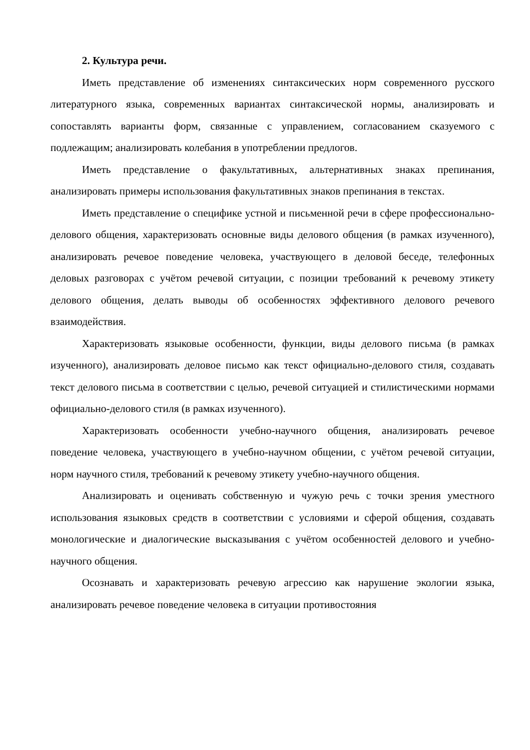2. Культура речи.
Иметь представление об изменениях синтаксических норм современного русского литературного языка, современных вариантах синтаксической нормы, анализировать и сопоставлять варианты форм, связанные с управлением, согласованием сказуемого с подлежащим; анализировать колебания в употреблении предлогов.
Иметь представление о факультативных, альтернативных знаках препинания, анализировать примеры использования факультативных знаков препинания в текстах.
Иметь представление о специфике устной и письменной речи в сфере профессионально-делового общения, характеризовать основные виды делового общения (в рамках изученного), анализировать речевое поведение человека, участвующего в деловой беседе, телефонных деловых разговорах с учётом речевой ситуации, с позиции требований к речевому этикету делового общения, делать выводы об особенностях эффективного делового речевого взаимодействия.
Характеризовать языковые особенности, функции, виды делового письма (в рамках изученного), анализировать деловое письмо как текст официально-делового стиля, создавать текст делового письма в соответствии с целью, речевой ситуацией и стилистическими нормами официально-делового стиля (в рамках изученного).
Характеризовать особенности учебно-научного общения, анализировать речевое поведение человека, участвующего в учебно-научном общении, с учётом речевой ситуации, норм научного стиля, требований к речевому этикету учебно-научного общения.
Анализировать и оценивать собственную и чужую речь с точки зрения уместного использования языковых средств в соответствии с условиями и сферой общения, создавать монологические и диалогические высказывания с учётом особенностей делового и учебно-научного общения.
Осознавать и характеризовать речевую агрессию как нарушение экологии языка, анализировать речевое поведение человека в ситуации противостояния